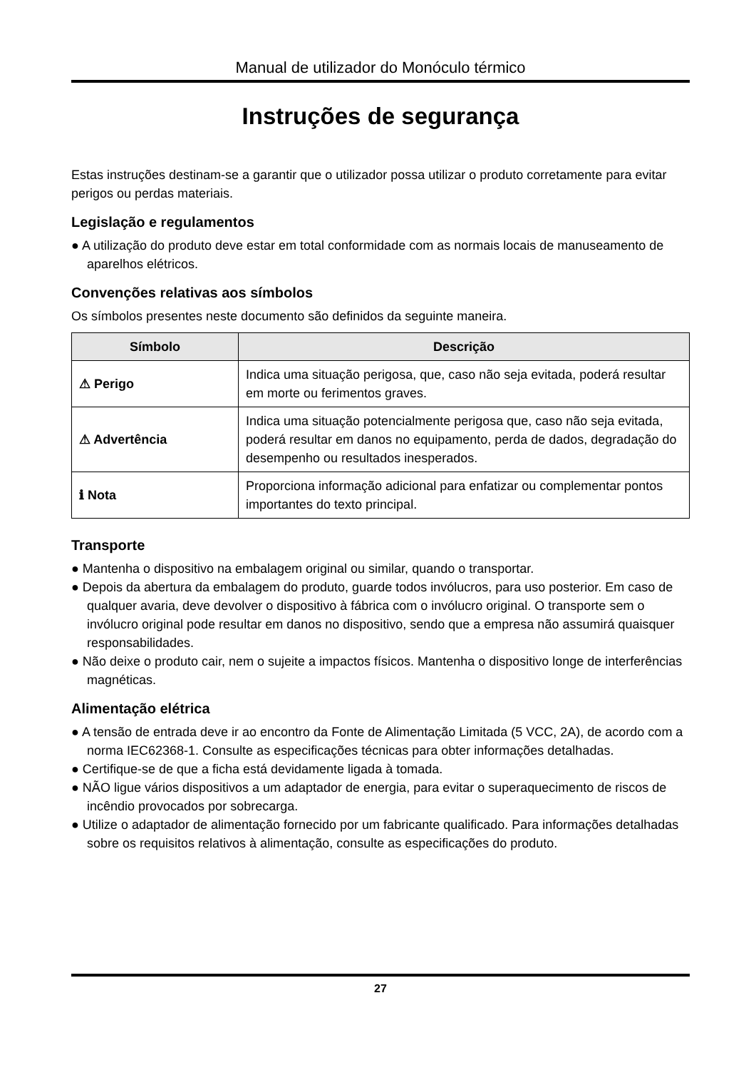Manual de utilizador do Monóculo térmico
Instruções de segurança
Estas instruções destinam-se a garantir que o utilizador possa utilizar o produto corretamente para evitar perigos ou perdas materiais.
Legislação e regulamentos
● A utilização do produto deve estar em total conformidade com as normais locais de manuseamento de aparelhos elétricos.
Convenções relativas aos símbolos
Os símbolos presentes neste documento são definidos da seguinte maneira.
| Símbolo | Descrição |
| --- | --- |
| ⚠ Perigo | Indica uma situação perigosa, que, caso não seja evitada, poderá resultar em morte ou ferimentos graves. |
| ⚠ Advertência | Indica uma situação potencialmente perigosa que, caso não seja evitada, poderá resultar em danos no equipamento, perda de dados, degradação do desempenho ou resultados inesperados. |
| ℹ Nota | Proporciona informação adicional para enfatizar ou complementar pontos importantes do texto principal. |
Transporte
● Mantenha o dispositivo na embalagem original ou similar, quando o transportar.
● Depois da abertura da embalagem do produto, guarde todos invólucros, para uso posterior. Em caso de qualquer avaria, deve devolver o dispositivo à fábrica com o invólucro original. O transporte sem o invólucro original pode resultar em danos no dispositivo, sendo que a empresa não assumirá quaisquer responsabilidades.
● Não deixe o produto cair, nem o sujeite a impactos físicos. Mantenha o dispositivo longe de interferências magnéticas.
Alimentação elétrica
● A tensão de entrada deve ir ao encontro da Fonte de Alimentação Limitada (5 VCC, 2A), de acordo com a norma IEC62368-1. Consulte as especificações técnicas para obter informações detalhadas.
● Certifique-se de que a ficha está devidamente ligada à tomada.
● NÃO ligue vários dispositivos a um adaptador de energia, para evitar o superaquecimento de riscos de incêndio provocados por sobrecarga.
● Utilize o adaptador de alimentação fornecido por um fabricante qualificado. Para informações detalhadas sobre os requisitos relativos à alimentação, consulte as especificações do produto.
27